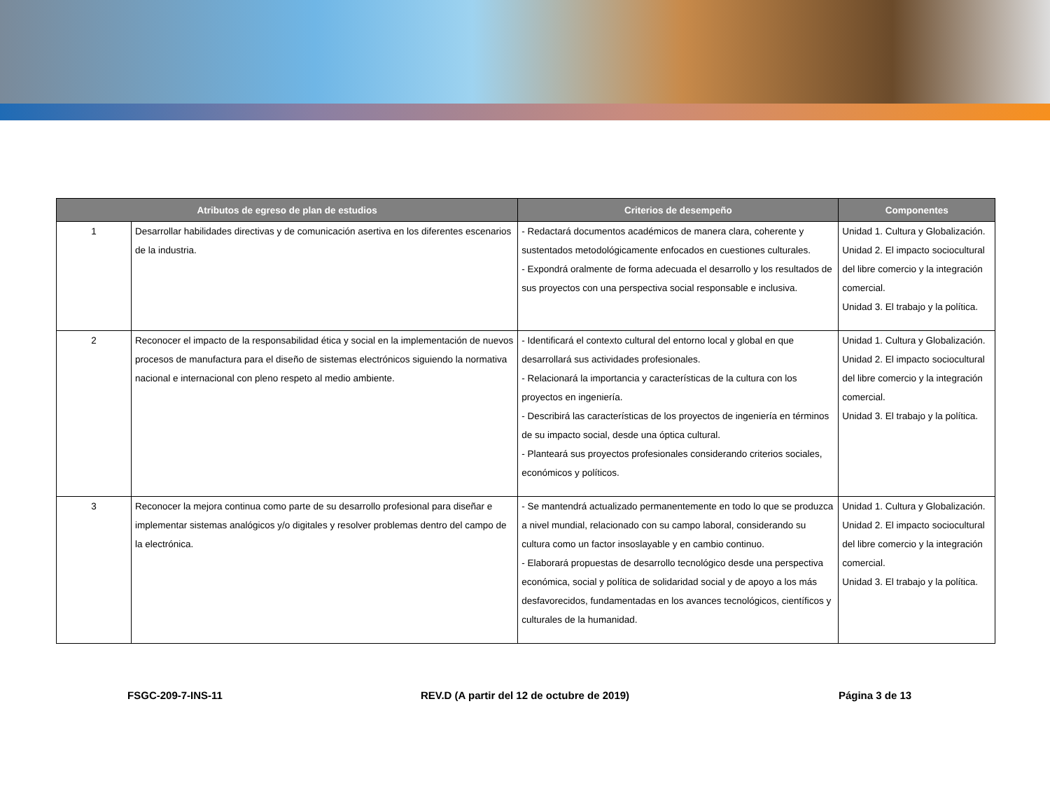| Atributos de egreso de plan de estudios | | Criterios de desempeño | Componentes |
| --- | --- | --- | --- |
| 1 | Desarrollar habilidades directivas y de comunicación asertiva en los diferentes escenarios de la industria. | - Redactará documentos académicos de manera clara, coherente y sustentados metodológicamente enfocados en cuestiones culturales. - Expondrá oralmente de forma adecuada el desarrollo y los resultados de sus proyectos con una perspectiva social responsable e inclusiva. | Unidad 1. Cultura y Globalización. Unidad 2. El impacto sociocultural del libre comercio y la integración comercial. Unidad 3. El trabajo y la política. |
| 2 | Reconocer el impacto de la responsabilidad ética y social en la implementación de nuevos procesos de manufactura para el diseño de sistemas electrónicos siguiendo la normativa nacional e internacional con pleno respeto al medio ambiente. | - Identificará el contexto cultural del entorno local y global en que desarrollará sus actividades profesionales. - Relacionará la importancia y características de la cultura con los proyectos en ingeniería. - Describirá las características de los proyectos de ingeniería en términos de su impacto social, desde una óptica cultural. - Planteará sus proyectos profesionales considerando criterios sociales, económicos y políticos. | Unidad 1. Cultura y Globalización. Unidad 2. El impacto sociocultural del libre comercio y la integración comercial. Unidad 3. El trabajo y la política. |
| 3 | Reconocer la mejora continua como parte de su desarrollo profesional para diseñar e implementar sistemas analógicos y/o digitales y resolver problemas dentro del campo de la electrónica. | - Se mantendrá actualizado permanentemente en todo lo que se produzca a nivel mundial, relacionado con su campo laboral, considerando su cultura como un factor insoslayable y en cambio continuo. - Elaborará propuestas de desarrollo tecnológico desde una perspectiva económica, social y política de solidaridad social y de apoyo a los más desfavorecidos, fundamentadas en los avances tecnológicos, científicos y culturales de la humanidad. | Unidad 1. Cultura y Globalización. Unidad 2. El impacto sociocultural del libre comercio y la integración comercial. Unidad 3. El trabajo y la política. |
FSGC-209-7-INS-11 REV.D (A partir del 12 de octubre de 2019)
Página 3 de 13